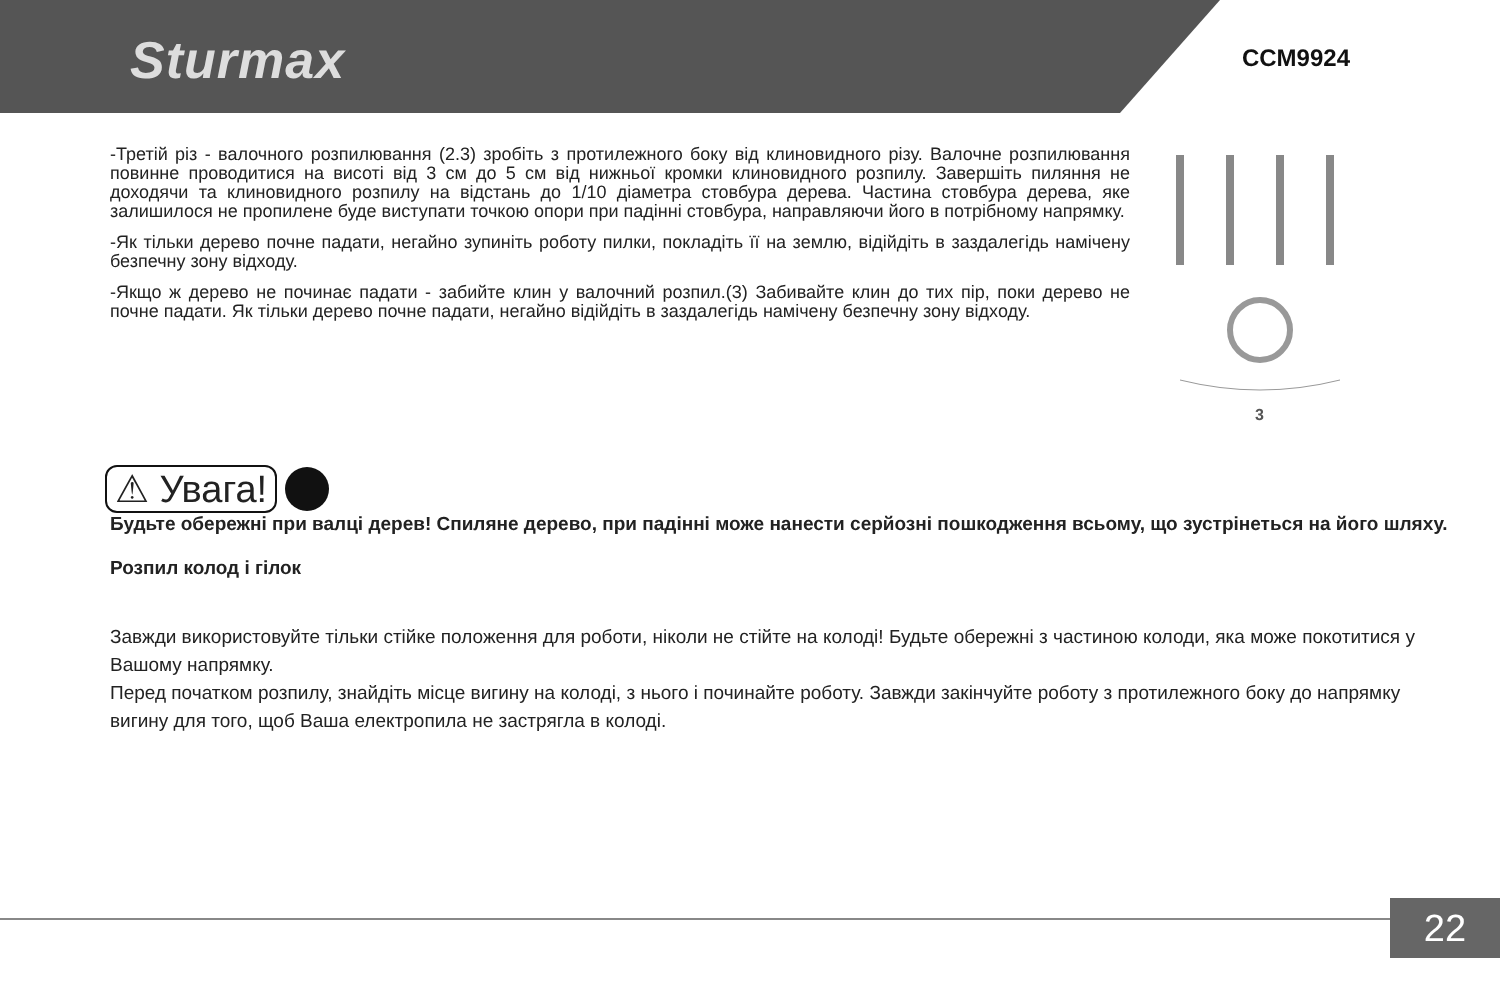Sturmax CCM9924
-Третій різ - валочного розпилювання (2.3) зробіть з протилежного боку від клиновидного різу. Валочне розпилювання повинне проводитися на висоті від 3 см до 5 см від нижньої кромки клиновидного розпилу. Завершіть пиляння не доходячи та клиновидного розпилу на відстань до 1/10 діаметра стовбура дерева. Частина стовбура дерева, яке залишилося не пропилене буде виступати точкою опори при падінні стовбура, направляючи його в потрібному напрямку.
-Як тільки дерево почне падати, негайно зупиніть роботу пилки, покладіть її на землю, відійдіть в заздалегідь намічену безпечну зону відходу.
-Якщо ж дерево не починає падати - забийте клин у валочний розпил.(3) Забивайте клин до тих пір, поки дерево не почне падати. Як тільки дерево почне падати, негайно відійдіть в заздалегідь намічену безпечну зону відходу.
3
⚠ Увага!
Будьте обережні при валці дерев! Спиляне дерево, при падінні може нанести серйозні пошкодження всьому, що зустрінеться на його шляху.
Розпил колод і гілок
Завжди використовуйте тільки стійке положення для роботи, ніколи не стійте на колоді! Будьте обережні з частиною колоди, яка може покотитися у Вашому напрямку.
Перед початком розпилу, знайдіть місце вигину на колоді, з нього і починайте роботу. Завжди закінчуйте роботу з протилежного боку до напрямку вигину для того, щоб Ваша електропила не застрягла в колоді.
22